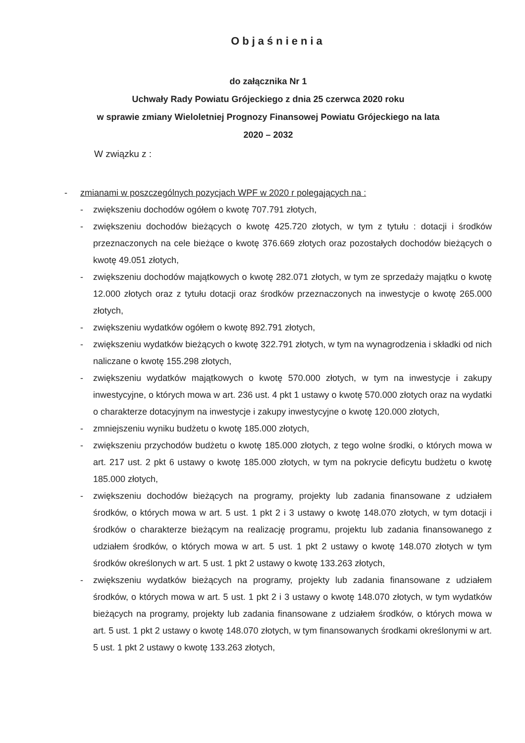Objaśnienia
do załącznika Nr 1
Uchwały Rady Powiatu Grójeckiego z dnia 25 czerwca 2020 roku
w sprawie zmiany Wieloletniej Prognozy Finansowej Powiatu Grójeckiego na lata
2020 – 2032
W związku z :
- zmianami w poszczególnych pozycjach WPF w 2020 r polegających na :
- zwiększeniu dochodów ogółem o kwotę 707.791 złotych,
- zwiększeniu dochodów bieżących o kwotę 425.720 złotych, w tym z tytułu : dotacji i środków przeznaczonych na cele bieżące o kwotę 376.669 złotych oraz pozostałych dochodów bieżących o kwotę 49.051 złotych,
- zwiększeniu dochodów majątkowych o kwotę 282.071 złotych, w tym ze sprzedaży majątku o kwotę 12.000 złotych oraz z tytułu dotacji oraz środków przeznaczonych na inwestycje o kwotę 265.000 złotych,
- zwiększeniu wydatków ogółem o kwotę 892.791 złotych,
- zwiększeniu wydatków bieżących o kwotę 322.791 złotych, w tym na wynagrodzenia i składki od nich naliczane o kwotę 155.298 złotych,
- zwiększeniu wydatków majątkowych o kwotę 570.000 złotych, w tym na inwestycje i zakupy inwestycyjne, o których mowa w art. 236 ust. 4 pkt 1 ustawy o kwotę 570.000 złotych oraz na wydatki o charakterze dotacyjnym na inwestycje i zakupy inwestycyjne o kwotę 120.000 złotych,
- zmniejszeniu wyniku budżetu o kwotę 185.000 złotych,
- zwiększeniu przychodów budżetu o kwotę 185.000 złotych, z tego wolne środki, o których mowa w art. 217 ust. 2 pkt 6 ustawy o kwotę 185.000 złotych, w tym na pokrycie deficytu budżetu o kwotę 185.000 złotych,
- zwiększeniu dochodów bieżących na programy, projekty lub zadania finansowane z udziałem środków, o których mowa w art. 5 ust. 1 pkt 2 i 3 ustawy o kwotę 148.070 złotych, w tym dotacji i środków o charakterze bieżącym na realizację programu, projektu lub zadania finansowanego z udziałem środków, o których mowa w art. 5 ust. 1 pkt 2 ustawy o kwotę 148.070 złotych w tym środków określonych w art. 5 ust. 1 pkt 2 ustawy o kwotę 133.263 złotych,
- zwiększeniu wydatków bieżących na programy, projekty lub zadania finansowane z udziałem środków, o których mowa w art. 5 ust. 1 pkt 2 i 3 ustawy o kwotę 148.070 złotych, w tym wydatków bieżących na programy, projekty lub zadania finansowane z udziałem środków, o których mowa w art. 5 ust. 1 pkt 2 ustawy o kwotę 148.070 złotych, w tym finansowanych środkami określonymi w art. 5 ust. 1 pkt 2 ustawy o kwotę 133.263 złotych,